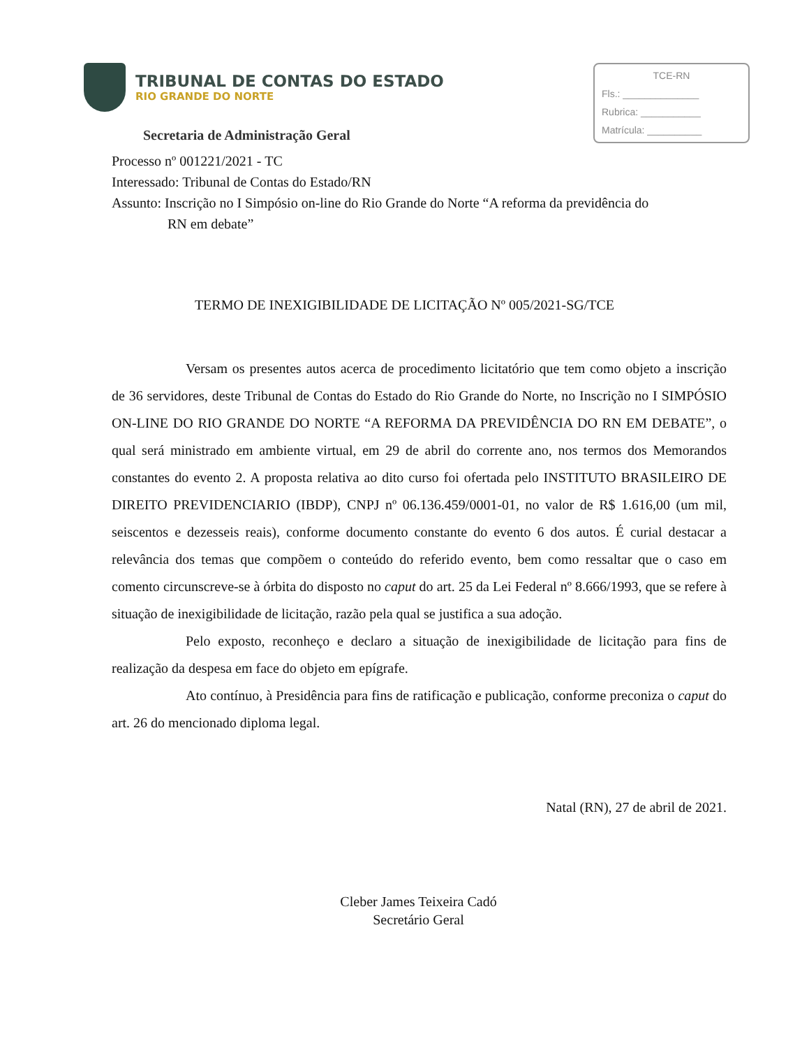TRIBUNAL DE CONTAS DO ESTADO
RIO GRANDE DO NORTE
Secretaria de Administração Geral
TCE-RN
Fls.: ______________
Rubrica: ___________
Matrícula: __________
Processo nº 001221/2021 - TC
Interessado: Tribunal de Contas do Estado/RN
Assunto: Inscrição no I Simpósio on-line do Rio Grande do Norte “A reforma da previdência do
RN em debate”
TERMO DE INEXIGIBILIDADE DE LICITAÇÃO Nº 005/2021-SG/TCE
Versam os presentes autos acerca de procedimento licitatório que tem como objeto a inscrição de 36 servidores, deste Tribunal de Contas do Estado do Rio Grande do Norte, no Inscrição no I SIMPÓSIO ON-LINE DO RIO GRANDE DO NORTE “A REFORMA DA PREVIDÊNCIA DO RN EM DEBATE”, o qual será ministrado em ambiente virtual, em 29 de abril do corrente ano, nos termos dos Memorandos constantes do evento 2. A proposta relativa ao dito curso foi ofertada pelo INSTITUTO BRASILEIRO DE DIREITO PREVIDENCIARIO (IBDP), CNPJ nº 06.136.459/0001-01, no valor de R$ 1.616,00 (um mil, seiscentos e dezesseis reais), conforme documento constante do evento 6 dos autos. É curial destacar a relevância dos temas que compõem o conteúdo do referido evento, bem como ressaltar que o caso em comento circunscreve-se à órbita do disposto no caput do art. 25 da Lei Federal nº 8.666/1993, que se refere à situação de inexigibilidade de licitação, razão pela qual se justifica a sua adoção.
Pelo exposto, reconheço e declaro a situação de inexigibilidade de licitação para fins de realização da despesa em face do objeto em epígrafe.
Ato contínuo, à Presidência para fins de ratificação e publicação, conforme preconiza o caput do art. 26 do mencionado diploma legal.
Natal (RN), 27 de abril de 2021.
Cleber James Teixeira Cadó
Secretário Geral